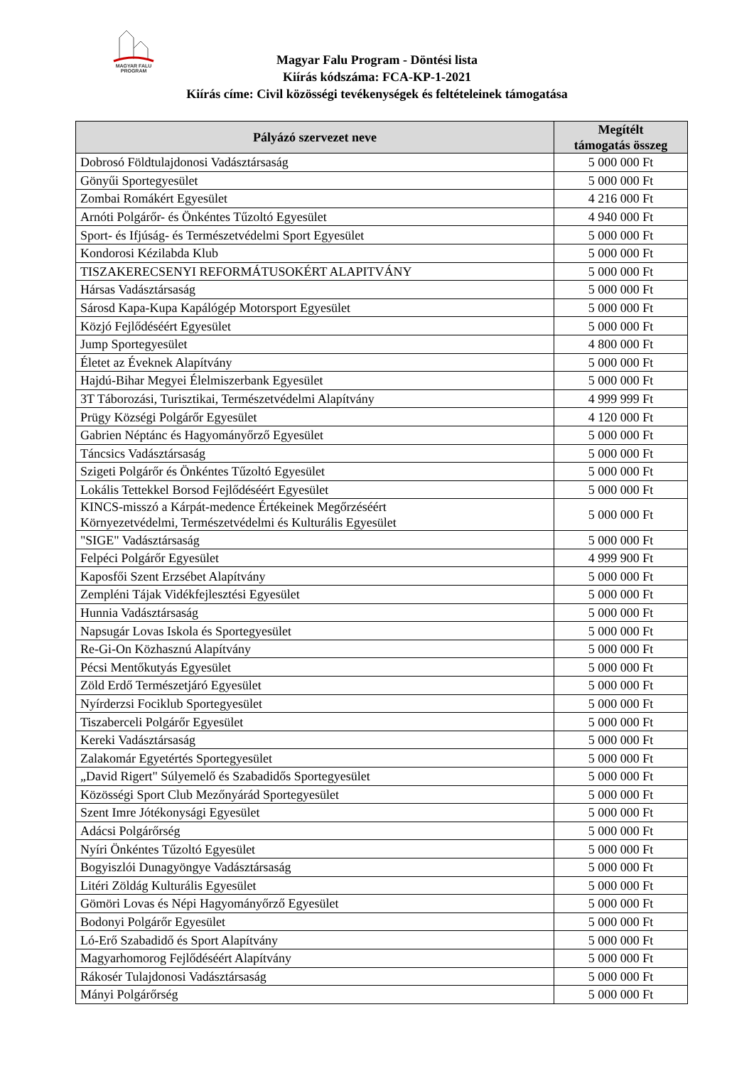MAGYAR FALU
PROGRAM
Magyar Falu Program - Döntési lista
Kiírás kódszáma: FCA-KP-1-2021
Kiírás címe: Civil közösségi tevékenységek és feltételeinek támogatása
| Pályázó szervezet neve | Megítélt támogatás összeg |
| --- | --- |
| Dobrosó Földtulajdonosi Vadásztársaság | 5 000 000 Ft |
| Gönyűi Sportegyesület | 5 000 000 Ft |
| Zombai Romákért Egyesület | 4 216 000 Ft |
| Arnóti Polgárőr- és Önkéntes Tűzoltó Egyesület | 4 940 000 Ft |
| Sport- és Ifjúság- és Természetvédelmi Sport Egyesület | 5 000 000 Ft |
| Kondorosi Kézilabda Klub | 5 000 000 Ft |
| TISZAKERECSENYI REFORMÁTUSOKÉRT ALAPITVÁNY | 5 000 000 Ft |
| Hársas Vadásztársaság | 5 000 000 Ft |
| Sárosd Kapa-Kupa Kapálógép Motorsport Egyesület | 5 000 000 Ft |
| Közjó Fejlődéséért Egyesület | 5 000 000 Ft |
| Jump Sportegyesület | 4 800 000 Ft |
| Életet az Éveknek Alapítvány | 5 000 000 Ft |
| Hajdú-Bihar Megyei Élelmiszerbank Egyesület | 5 000 000 Ft |
| 3T Táborozási, Turisztikai, Természetvédelmi Alapítvány | 4 999 999 Ft |
| Prügy Községi Polgárőr Egyesület | 4 120 000 Ft |
| Gabrien Néptánc és Hagyományőrző Egyesület | 5 000 000 Ft |
| Táncsics Vadásztársaság | 5 000 000 Ft |
| Szigeti Polgárőr és Önkéntes Tűzoltó Egyesület | 5 000 000 Ft |
| Lokális Tettekkel Borsod Fejlődéséért Egyesület | 5 000 000 Ft |
| KINCS-misszó a Kárpát-medence Értékeinek Megőrzéséért Környezetvédelmi, Természetvédelmi és Kulturális Egyesület | 5 000 000 Ft |
| "SIGE" Vadásztársaság | 5 000 000 Ft |
| Felpéci Polgárőr Egyesület | 4 999 900 Ft |
| Kaposfői Szent Erzsébet Alapítvány | 5 000 000 Ft |
| Zempléni Tájak Vidékfejlesztési Egyesület | 5 000 000 Ft |
| Hunnia Vadásztársaság | 5 000 000 Ft |
| Napsugár Lovas Iskola és Sportegyesület | 5 000 000 Ft |
| Re-Gi-On Közhasznú Alapítvány | 5 000 000 Ft |
| Pécsi Mentőkutyás Egyesület | 5 000 000 Ft |
| Zöld Erdő Természetjáró Egyesület | 5 000 000 Ft |
| Nyírderzsi Fociklub Sportegyesület | 5 000 000 Ft |
| Tiszaberceli Polgárőr Egyesület | 5 000 000 Ft |
| Kereki Vadásztársaság | 5 000 000 Ft |
| Zalakomár Egyetértés Sportegyesület | 5 000 000 Ft |
| „David Rigert" Súlyemelő és Szabadidős Sportegyesület | 5 000 000 Ft |
| Közösségi Sport Club Mezőnyárád Sportegyesület | 5 000 000 Ft |
| Szent Imre Jótékonysági Egyesület | 5 000 000 Ft |
| Adácsi Polgárőrség | 5 000 000 Ft |
| Nyíri Önkéntes Tűzoltó Egyesület | 5 000 000 Ft |
| Bogyiszlói Dunagyöngye Vadásztársaság | 5 000 000 Ft |
| Litéri Zöldág Kulturális Egyesület | 5 000 000 Ft |
| Gömöri Lovas és Népi Hagyományőrző Egyesület | 5 000 000 Ft |
| Bodonyi Polgárőr Egyesület | 5 000 000 Ft |
| Ló-Erő Szabadidő és Sport Alapítvány | 5 000 000 Ft |
| Magyarhomorog Fejlődéséért Alapítvány | 5 000 000 Ft |
| Rákosér Tulajdonosi Vadásztársaság | 5 000 000 Ft |
| Mányi Polgárőrség | 5 000 000 Ft |